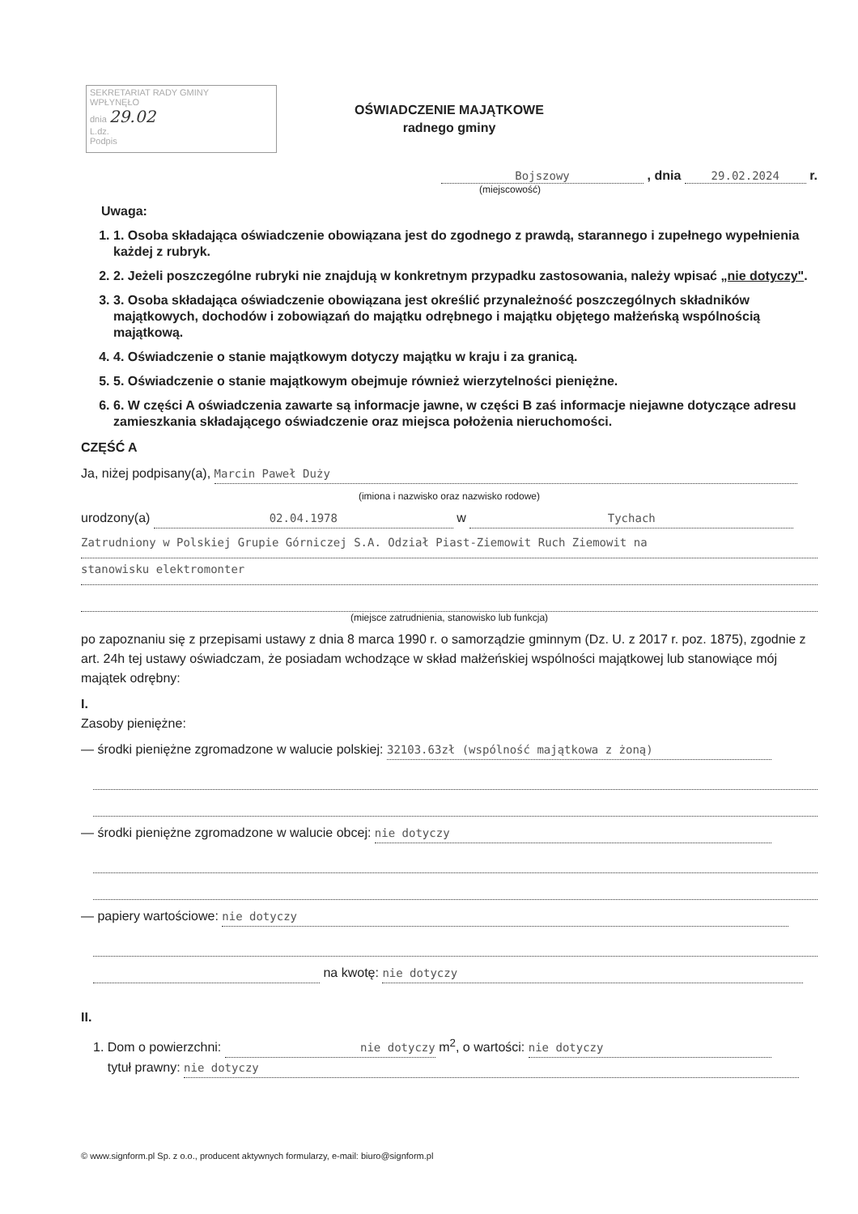SEKRETARIAT RADY GMINY
WPŁYNĘŁO
dnia 29.02
L.dz.
Podpis
OŚWIADCZENIE MAJĄTKOWE
radnego gminy
Bojszowy , dnia 29.02.2024 r.
(miejscowość)
Uwaga:
1. 1. Osoba składająca oświadczenie obowiązana jest do zgodnego z prawdą, starannego i zupełnego wypełnienia każdej z rubryk.
2. 2. Jeżeli poszczególne rubryki nie znajdują w konkretnym przypadku zastosowania, należy wpisać „nie dotyczy".
3. 3. Osoba składająca oświadczenie obowiązana jest określić przynależność poszczególnych składników majątkowych, dochodów i zobowiązań do majątku odrębnego i majątku objętego małżeńską wspólnością majątkową.
4. 4. Oświadczenie o stanie majątkowym dotyczy majątku w kraju i za granicą.
5. 5. Oświadczenie o stanie majątkowym obejmuje również wierzytelności pieniężne.
6. 6. W części A oświadczenia zawarte są informacje jawne, w części B zaś informacje niejawne dotyczące adresu zamieszkania składającego oświadczenie oraz miejsca położenia nieruchomości.
CZĘŚĆ A
Ja, niżej podpisany(a), Marcin Paweł Duży
(imiona i nazwisko oraz nazwisko rodowe)
urodzony(a) 02.04.1978 w Tychach
Zatrudniony w Polskiej Grupie Górniczej S.A. Odział Piast-Ziemowit Ruch Ziemowit na
stanowisku elektromonter
(miejsce zatrudnienia, stanowisko lub funkcja)
po zapoznaniu się z przepisami ustawy z dnia 8 marca 1990 r. o samorządzie gminnym (Dz. U. z 2017 r. poz. 1875), zgodnie z art. 24h tej ustawy oświadczam, że posiadam wchodzące w skład małżeńskiej wspólności majątkowej lub stanowiące mój majątek odrębny:
I.
Zasoby pieniężne:
— środki pieniężne zgromadzone w walucie polskiej: 32103.63zł (wspólność majątkowa z żoną)
— środki pieniężne zgromadzone w walucie obcej: nie dotyczy
— papiery wartościowe: nie dotyczy
na kwotę: nie dotyczy
II.
1. Dom o powierzchni: nie dotyczy m<sup>2</sup>, o wartości: nie dotyczy
tytuł prawny: nie dotyczy
© www.signform.pl Sp. z o.o., producent aktywnych formularzy, e-mail: biuro@signform.pl